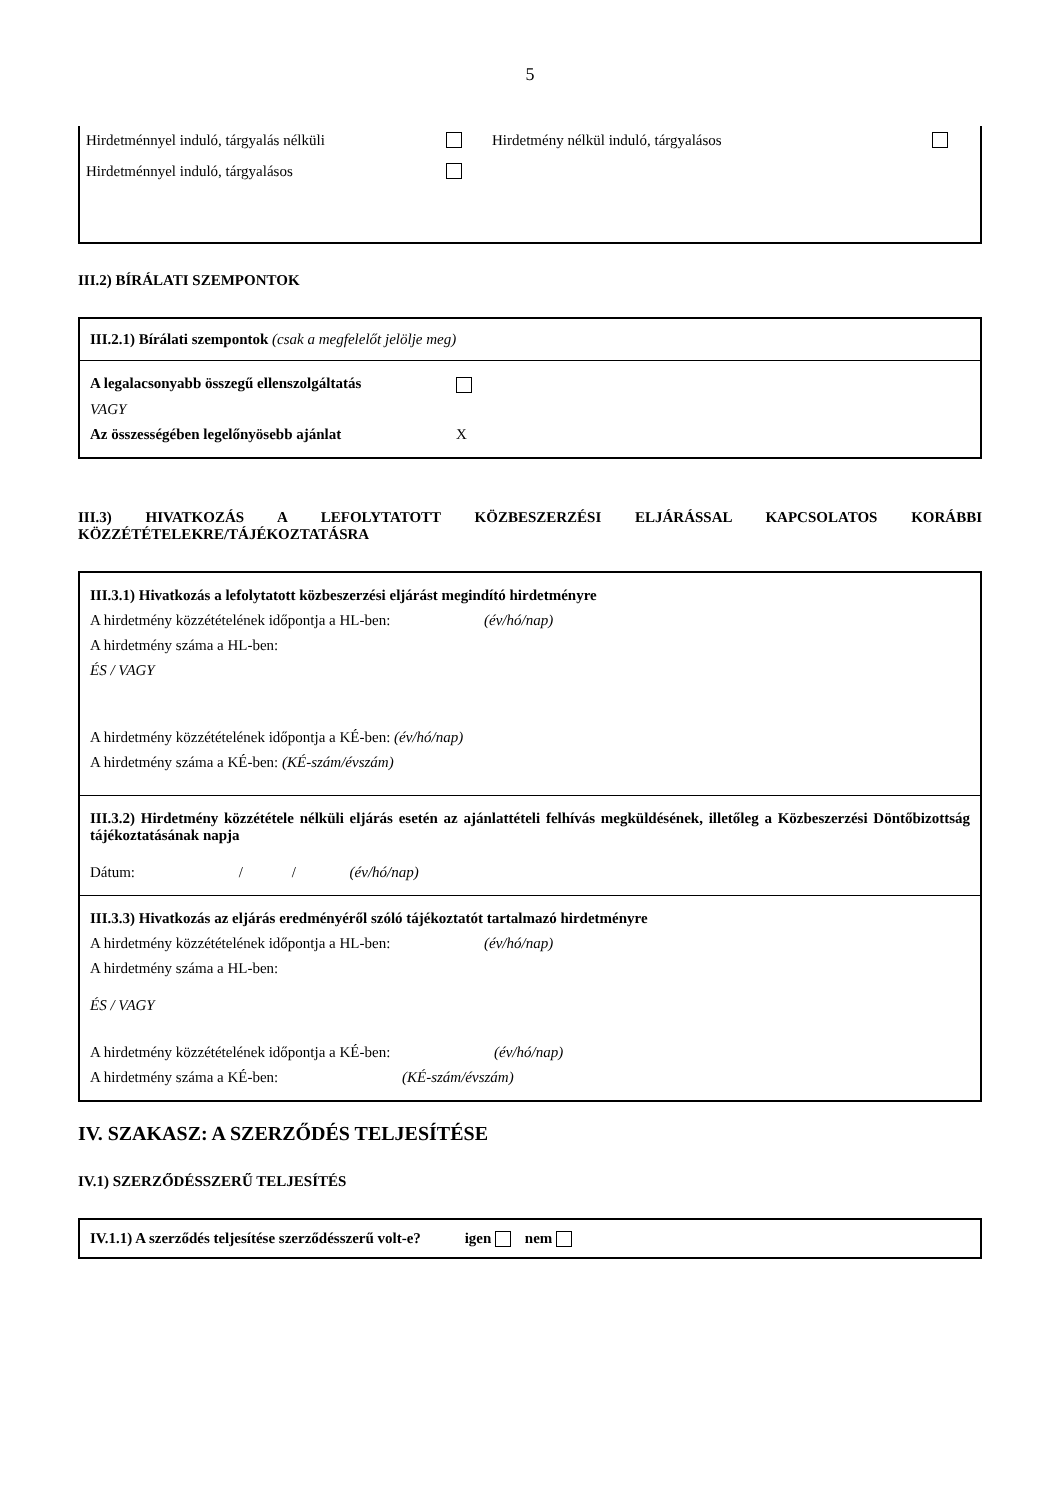5
Hirdetménnyel induló, tárgyalás nélküli Hirdetmény nélkül induló, tárgyalásos
Hirdetménnyel induló, tárgyalásos
III.2) BÍRÁLATI SZEMPONTOK
III.2.1) Bírálati szempontok (csak a megfelelőt jelölje meg)
A legalacsonyabb összegű ellenszolgáltatás
VAGY
Az összességében legelőnyösebb ajánlat X
III.3) HIVATKOZÁS A LEFOLYTATOTT KÖZBESZERZÉSI ELJÁRÁSSAL KAPCSOLATOS KORÁBBI KÖZZÉTÉTELEKRE/TÁJÉKOZTATÁSRA
III.3.1) Hivatkozás a lefolytatott közbeszerzési eljárást megindító hirdetményre
A hirdetmény közzétételének időpontja a HL-ben: (év/hó/nap)
A hirdetmény száma a HL-ben:
ÉS / VAGY
A hirdetmény közzétételének időpontja a KÉ-ben: (év/hó/nap)
A hirdetmény száma a KÉ-ben: (KÉ-szám/évszám)
III.3.2) Hirdetmény közzététele nélküli eljárás esetén az ajánlattételi felhívás megküldésének, illetőleg a Közbeszerzési Döntőbizottság tájékoztatásának napja
Dátum: / / (év/hó/nap)
III.3.3) Hivatkozás az eljárás eredményéről szóló tájékoztatót tartalmazó hirdetményre
A hirdetmény közzétételének időpontja a HL-ben: (év/hó/nap)
A hirdetmény száma a HL-ben:
ÉS / VAGY
A hirdetmény közzétételének időpontja a KÉ-ben: (év/hó/nap)
A hirdetmény száma a KÉ-ben: (KÉ-szám/évszám)
IV. SZAKASZ: A SZERZŐDÉS TELJESÍTÉSE
IV.1) SZERZŐDÉSSZERŰ TELJESÍTÉS
IV.1.1) A szerződés teljesítése szerződésszerű volt-e? igen nem